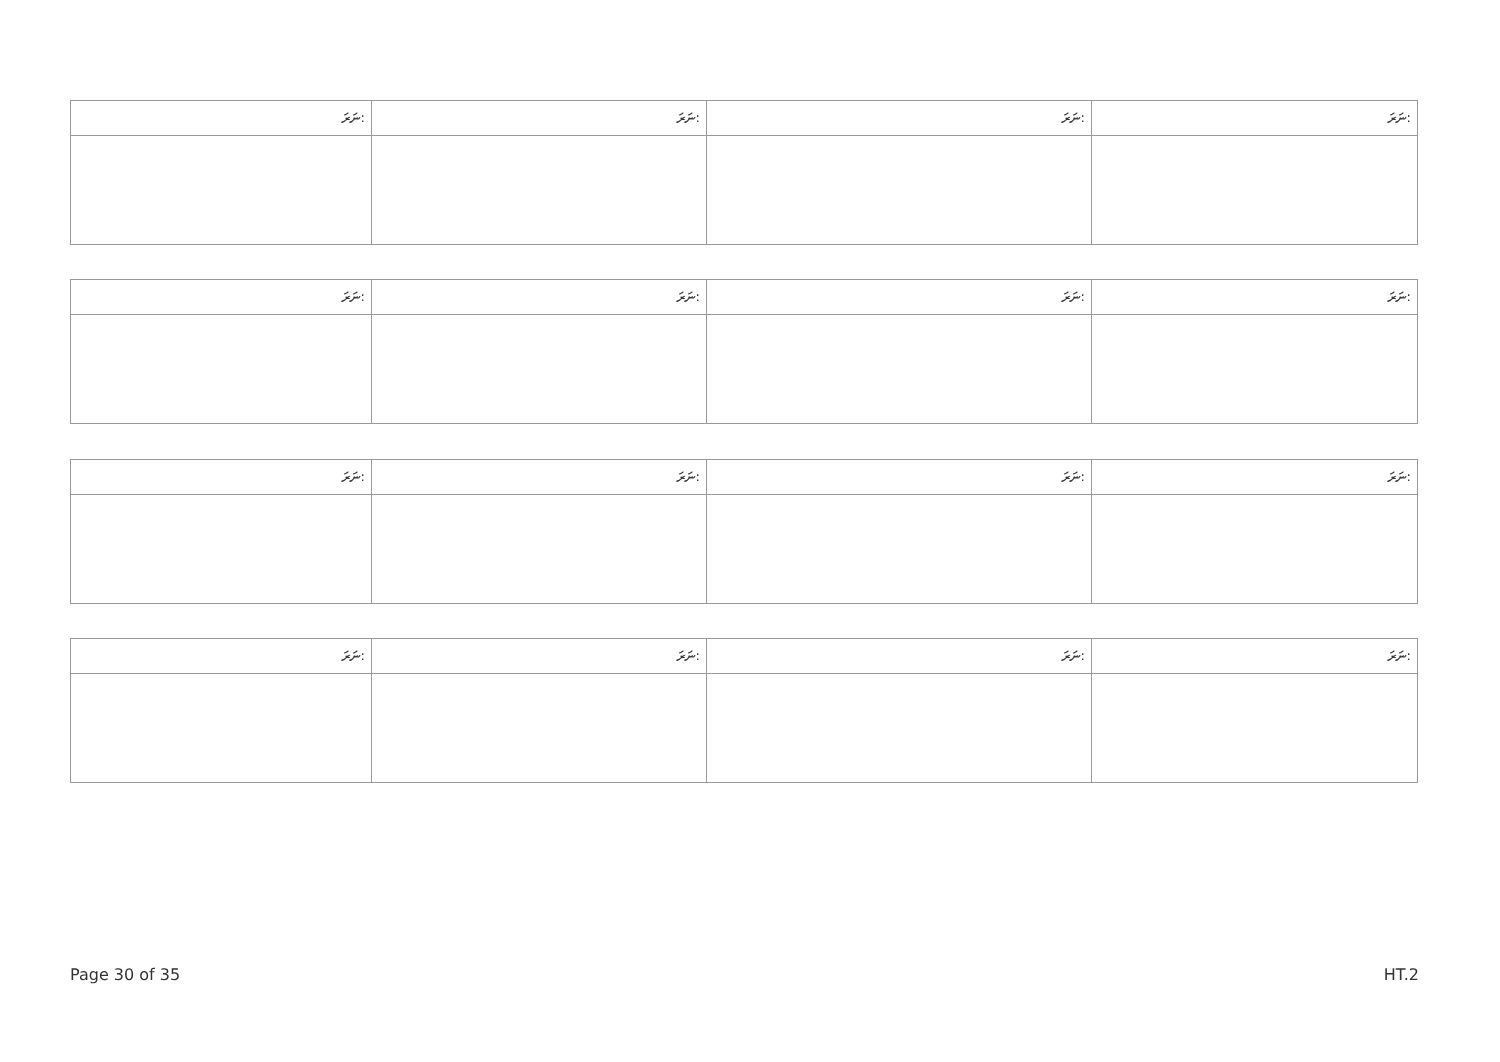| ނަރަ: | ނަރަ: | ނަރަ: | ނަރަ: |
| --- | --- | --- | --- |
| ނަރަ: | ނަރަ: | ނަރަ: | ނަރަ: |
| --- | --- | --- | --- |
| ނަރަ: | ނަރަ: | ނަރަ: | ނަރަ: |
| --- | --- | --- | --- |
| ނަރަ: | ނަރަ: | ނަރަ: | ނަރަ: |
| --- | --- | --- | --- |
Page 30 of 35 HT.2